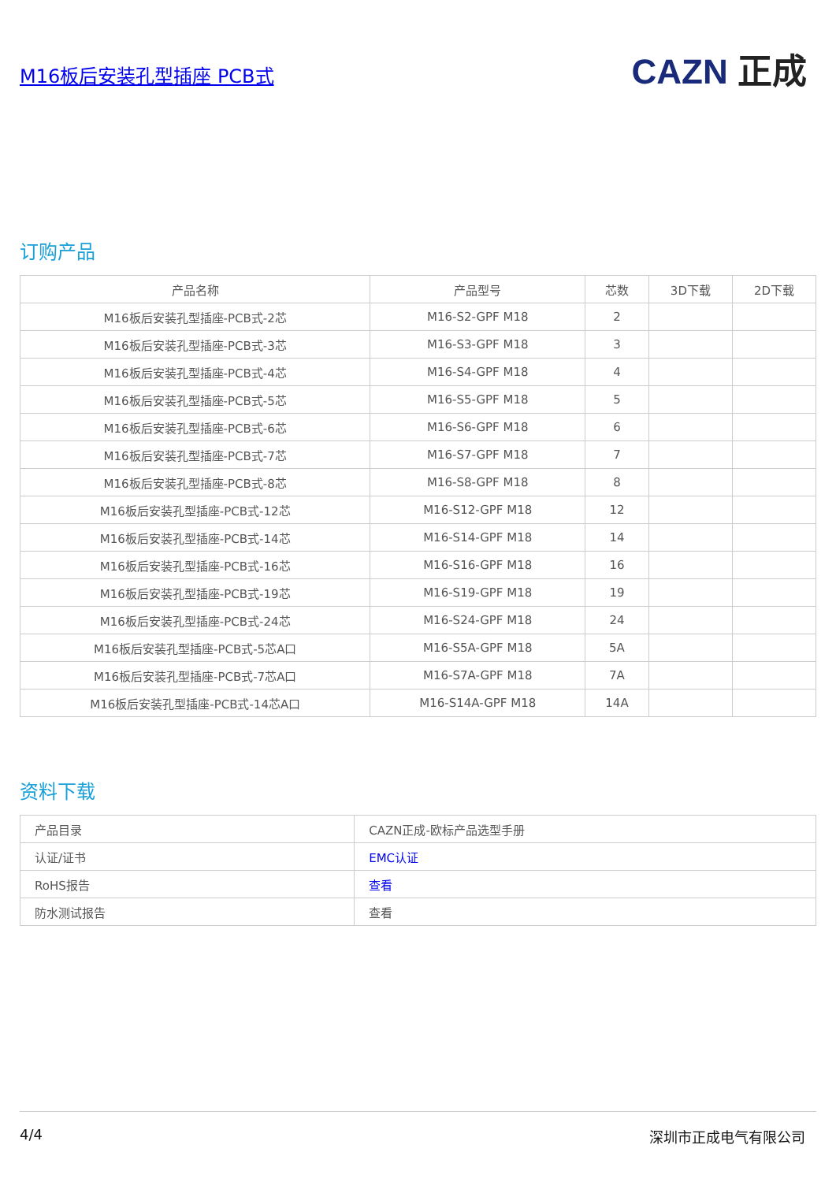M16板后安装孔型插座 PCB式
CAZN 正成
订购产品
| 产品名称 | 产品型号 | 芯数 | 3D下载 | 2D下载 |
| --- | --- | --- | --- | --- |
| M16板后安装孔型插座-PCB式-2芯 | M16-S2-GPF M18 | 2 | | |
| M16板后安装孔型插座-PCB式-3芯 | M16-S3-GPF M18 | 3 | | |
| M16板后安装孔型插座-PCB式-4芯 | M16-S4-GPF M18 | 4 | | |
| M16板后安装孔型插座-PCB式-5芯 | M16-S5-GPF M18 | 5 | | |
| M16板后安装孔型插座-PCB式-6芯 | M16-S6-GPF M18 | 6 | | |
| M16板后安装孔型插座-PCB式-7芯 | M16-S7-GPF M18 | 7 | | |
| M16板后安装孔型插座-PCB式-8芯 | M16-S8-GPF M18 | 8 | | |
| M16板后安装孔型插座-PCB式-12芯 | M16-S12-GPF M18 | 12 | | |
| M16板后安装孔型插座-PCB式-14芯 | M16-S14-GPF M18 | 14 | | |
| M16板后安装孔型插座-PCB式-16芯 | M16-S16-GPF M18 | 16 | | |
| M16板后安装孔型插座-PCB式-19芯 | M16-S19-GPF M18 | 19 | | |
| M16板后安装孔型插座-PCB式-24芯 | M16-S24-GPF M18 | 24 | | |
| M16板后安装孔型插座-PCB式-5芯A口 | M16-S5A-GPF M18 | 5A | | |
| M16板后安装孔型插座-PCB式-7芯A口 | M16-S7A-GPF M18 | 7A | | |
| M16板后安装孔型插座-PCB式-14芯A口 | M16-S14A-GPF M18 | 14A | | |
资料下载
| 产品目录 | CAZN正成-欧标产品选型手册 |
| 认证/证书 | EMC认证 |
| RoHS报告 | 查看 |
| 防水测试报告 | 查看 |
4/4 深圳市正成电气有限公司